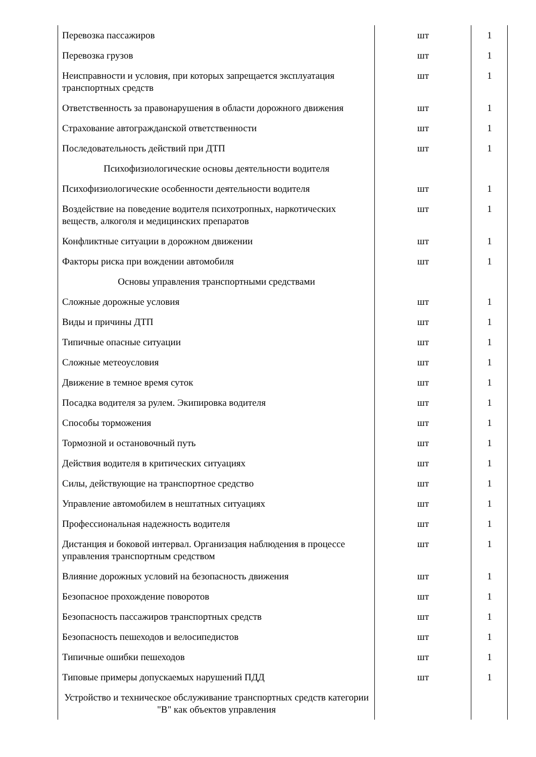| Перевозка пассажиров | шт | 1 |
| Перевозка грузов | шт | 1 |
| Неисправности и условия, при которых запрещается эксплуатация транспортных средств | шт | 1 |
| Ответственность за правонарушения в области дорожного движения | шт | 1 |
| Страхование автогражданской ответственности | шт | 1 |
| Последовательность действий при ДТП | шт | 1 |
| Психофизиологические основы деятельности водителя | | |
| Психофизиологические особенности деятельности водителя | шт | 1 |
| Воздействие на поведение водителя психотропных, наркотических веществ, алкоголя и медицинских препаратов | шт | 1 |
| Конфликтные ситуации в дорожном движении | шт | 1 |
| Факторы риска при вождении автомобиля | шт | 1 |
| Основы управления транспортными средствами | | |
| Сложные дорожные условия | шт | 1 |
| Виды и причины ДТП | шт | 1 |
| Типичные опасные ситуации | шт | 1 |
| Сложные метеоусловия | шт | 1 |
| Движение в темное время суток | шт | 1 |
| Посадка водителя за рулем. Экипировка водителя | шт | 1 |
| Способы торможения | шт | 1 |
| Тормозной и остановочный путь | шт | 1 |
| Действия водителя в критических ситуациях | шт | 1 |
| Силы, действующие на транспортное средство | шт | 1 |
| Управление автомобилем в нештатных ситуациях | шт | 1 |
| Профессиональная надежность водителя | шт | 1 |
| Дистанция и боковой интервал. Организация наблюдения в процессе управления транспортным средством | шт | 1 |
| Влияние дорожных условий на безопасность движения | шт | 1 |
| Безопасное прохождение поворотов | шт | 1 |
| Безопасность пассажиров транспортных средств | шт | 1 |
| Безопасность пешеходов и велосипедистов | шт | 1 |
| Типичные ошибки пешеходов | шт | 1 |
| Типовые примеры допускаемых нарушений ПДД | шт | 1 |
| Устройство и техническое обслуживание транспортных средств категории "B" как объектов управления | | |